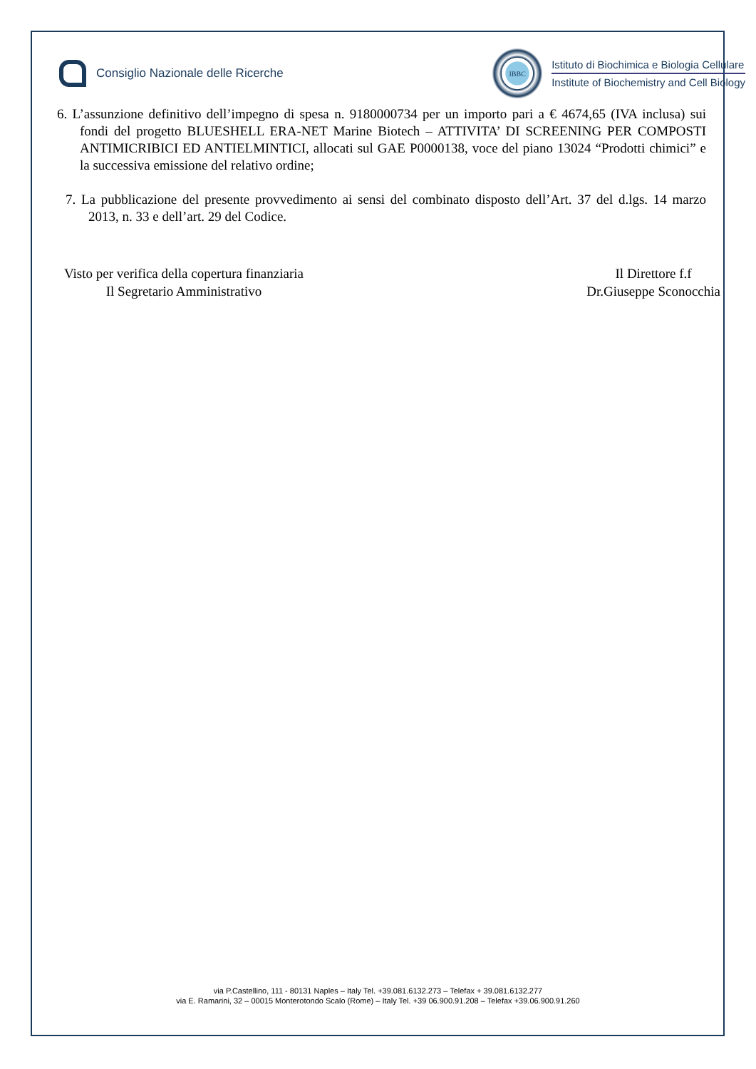Consiglio Nazionale delle Ricerche
IBBC
Istituto di Biochimica e Biologia Cellulare
Institute of Biochemistry and Cell Biology
6. L’assunzione definitivo dell’impegno di spesa n. 9180000734 per un importo pari a € 4674,65 (IVA inclusa) sui fondi del progetto BLUESHELL ERA-NET Marine Biotech – ATTIVITA’ DI SCREENING PER COMPOSTI ANTIMICRIBICI ED ANTIELMINTICI, allocati sul GAE P0000138, voce del piano 13024 “Prodotti chimici” e la successiva emissione del relativo ordine;
7. La pubblicazione del presente provvedimento ai sensi del combinato disposto dell’Art. 37 del d.lgs. 14 marzo 2013, n. 33 e dell’art. 29 del Codice.
Visto per verifica della copertura finanziaria
Il Segretario Amministrativo
Il Direttore f.f
Dr.Giuseppe Sconocchia
via P.Castellino, 111 - 80131 Naples – Italy Tel. +39.081.6132.273 – Telefax + 39.081.6132.277
via E. Ramarini, 32 – 00015 Monterotondo Scalo (Rome) – Italy Tel. +39 06.900.91.208 – Telefax +39.06.900.91.260